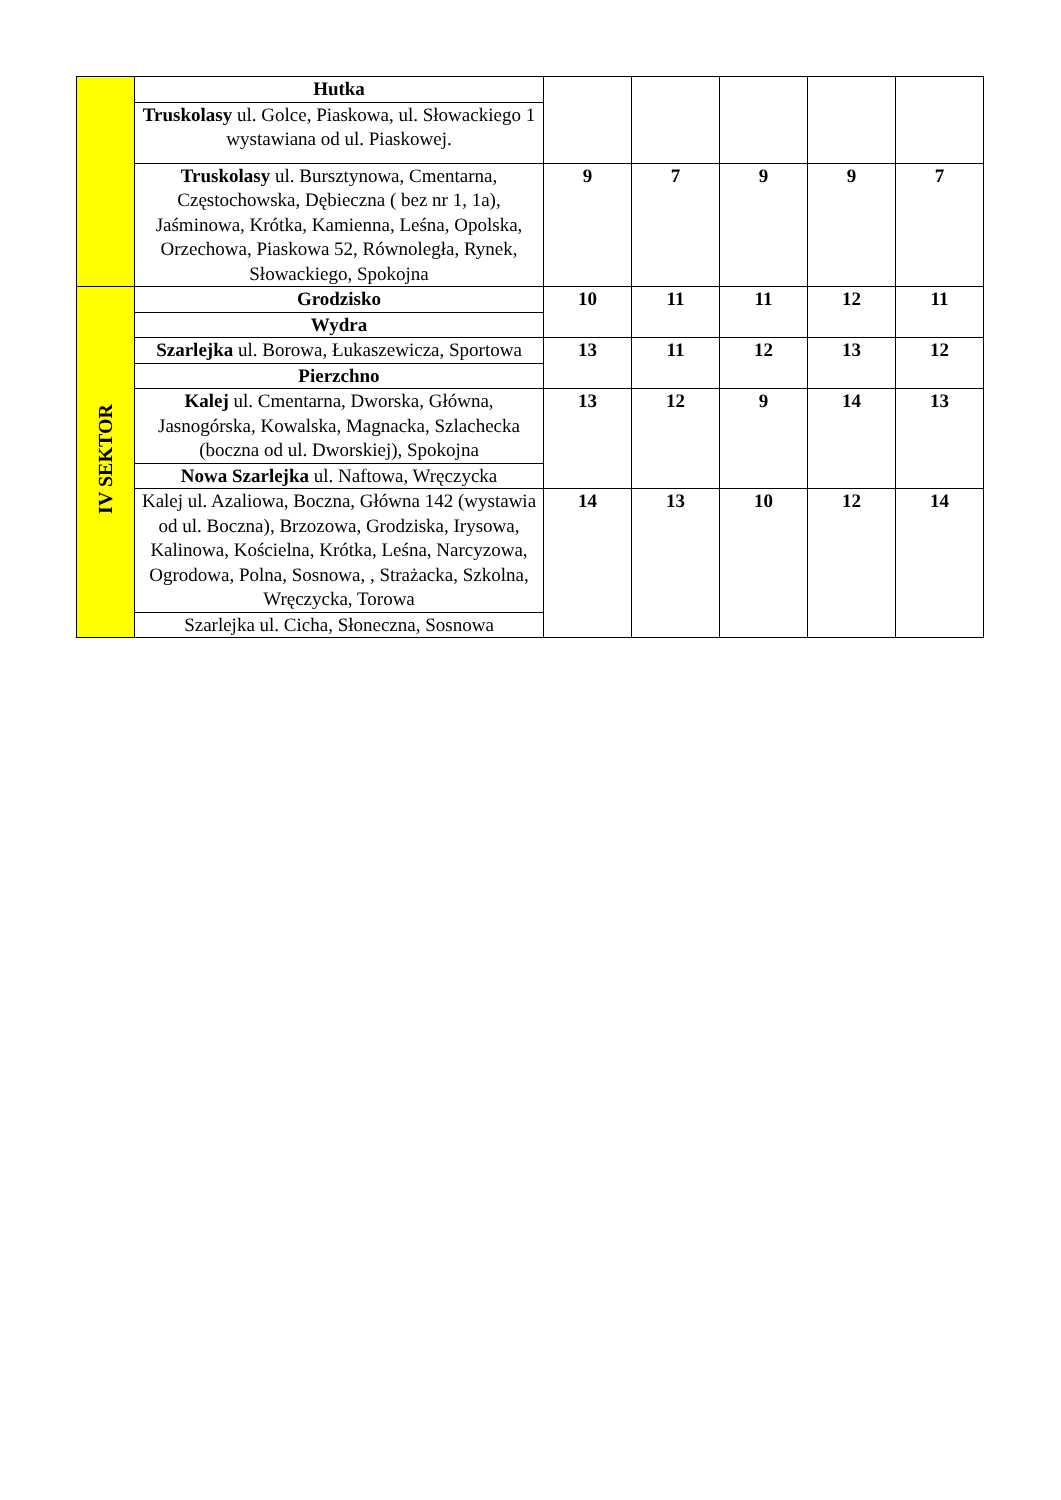| | Hutka | | | | | |
| | Truskolasy ul. Golce, Piaskowa, ul. Słowackiego 1 wystawiana od ul. Piaskowej. | | | | | |
| | Truskolasy ul. Bursztynowa, Cmentarna, Częstochowska, Dębieczna ( bez nr 1, 1a), Jaśminowa, Krótka, Kamienna, Leśna, Opolska, Orzechowa, Piaskowa 52, Równoległa, Rynek, Słowackiego, Spokojna | 9 | 7 | 9 | 9 | 7 |
| IV SEKTOR | Grodzisko | 10 | 11 | 11 | 12 | 11 |
| | Wydra | | | | | |
| | Szarlejka ul. Borowa, Łukaszewicza, Sportowa | 13 | 11 | 12 | 13 | 12 |
| | Pierzchno | | | | | |
| | Kalej ul. Cmentarna, Dworska, Główna, Jasnogórska, Kowalska, Magnacka, Szlachecka (boczna od ul. Dworskiej), Spokojna | 13 | 12 | 9 | 14 | 13 |
| | Nowa Szarlejka ul. Naftowa, Wręczycka | | | | | |
| | Kalej ul. Azaliowa, Boczna, Główna 142 (wystawia od ul. Boczna), Brzozowa, Grodziska, Irysowa, Kalinowa, Kościelna, Krótka, Leśna, Narcyzowa, Ogrodowa, Polna, Sosnowa, , Strażacka, Szkolna, Wręczycka, Torowa | 14 | 13 | 10 | 12 | 14 |
| | Szarlejka ul. Cicha, Słoneczna, Sosnowa | | | | | |